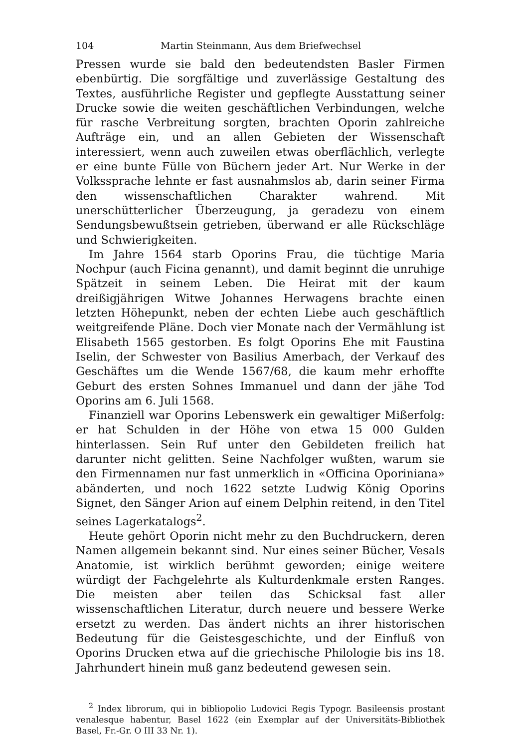104 Martin Steinmann, Aus dem Briefwechsel
Pressen wurde sie bald den bedeutendsten Basler Firmen ebenbürtig. Die sorgfältige und zuverlässige Gestaltung des Textes, ausführliche Register und gepflegte Ausstattung seiner Drucke sowie die weiten geschäftlichen Verbindungen, welche für rasche Verbreitung sorgten, brachten Oporin zahlreiche Aufträge ein, und an allen Gebieten der Wissenschaft interessiert, wenn auch zuweilen etwas oberflächlich, verlegte er eine bunte Fülle von Büchern jeder Art. Nur Werke in der Volkssprache lehnte er fast ausnahmslos ab, darin seiner Firma den wissenschaftlichen Charakter wahrend. Mit unerschütterlicher Überzeugung, ja geradezu von einem Sendungsbewußtsein getrieben, überwand er alle Rückschläge und Schwierigkeiten.
Im Jahre 1564 starb Oporins Frau, die tüchtige Maria Nochpur (auch Ficina genannt), und damit beginnt die unruhige Spätzeit in seinem Leben. Die Heirat mit der kaum dreißigjährigen Witwe Johannes Herwagens brachte einen letzten Höhepunkt, neben der echten Liebe auch geschäftlich weitgreifende Pläne. Doch vier Monate nach der Vermählung ist Elisabeth 1565 gestorben. Es folgt Oporins Ehe mit Faustina Iselin, der Schwester von Basilius Amerbach, der Verkauf des Geschäftes um die Wende 1567/68, die kaum mehr erhoffte Geburt des ersten Sohnes Immanuel und dann der jähe Tod Oporins am 6. Juli 1568.
Finanziell war Oporins Lebenswerk ein gewaltiger Mißerfolg: er hat Schulden in der Höhe von etwa 15 000 Gulden hinterlassen. Sein Ruf unter den Gebildeten freilich hat darunter nicht gelitten. Seine Nachfolger wußten, warum sie den Firmennamen nur fast unmerklich in «Officina Oporiniana» abänderten, und noch 1622 setzte Ludwig König Oporins Signet, den Sänger Arion auf einem Delphin reitend, in den Titel seines Lagerkatalogs<sup>2</sup>.
Heute gehört Oporin nicht mehr zu den Buchdruckern, deren Namen allgemein bekannt sind. Nur eines seiner Bücher, Vesals Anatomie, ist wirklich berühmt geworden; einige weitere würdigt der Fachgelehrte als Kulturdenkmale ersten Ranges. Die meisten aber teilen das Schicksal fast aller wissenschaftlichen Literatur, durch neuere und bessere Werke ersetzt zu werden. Das ändert nichts an ihrer historischen Bedeutung für die Geistesgeschichte, und der Einfluß von Oporins Drucken etwa auf die griechische Philologie bis ins 18. Jahrhundert hinein muß ganz bedeutend gewesen sein.
<sup>2</sup> Index librorum, qui in bibliopolio Ludovici Regis Typogr. Basileensis prostant venalesque habentur, Basel 1622 (ein Exemplar auf der Universitäts-Bibliothek Basel, Fr.-Gr. O III 33 Nr. 1).